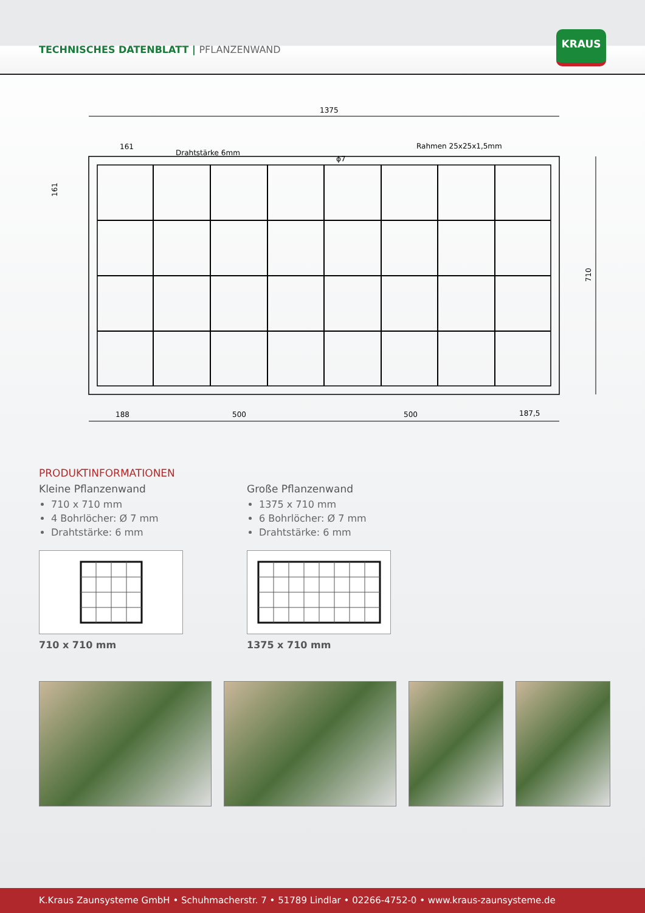TECHNISCHES DATENBLATT | PFLANZENWAND
KRAUS
1375
161
Drahtstärke 6mm
Rahmen 25x25x1,5mm
ϕ7
710
161
188
500
500
187,5
PRODUKTINFORMATIONEN
Kleine Pflanzenwand
710 x 710 mm
4 Bohrlöcher: Ø 7 mm
Drahtstärke: 6 mm
710 x 710 mm
Große Pflanzenwand
1375 x 710 mm
6 Bohrlöcher: Ø 7 mm
Drahtstärke: 6 mm
1375 x 710 mm
K.Kraus Zaunsysteme GmbH • Schuhmacherstr. 7 • 51789 Lindlar • 02266-4752-0 • www.kraus-zaunsysteme.de